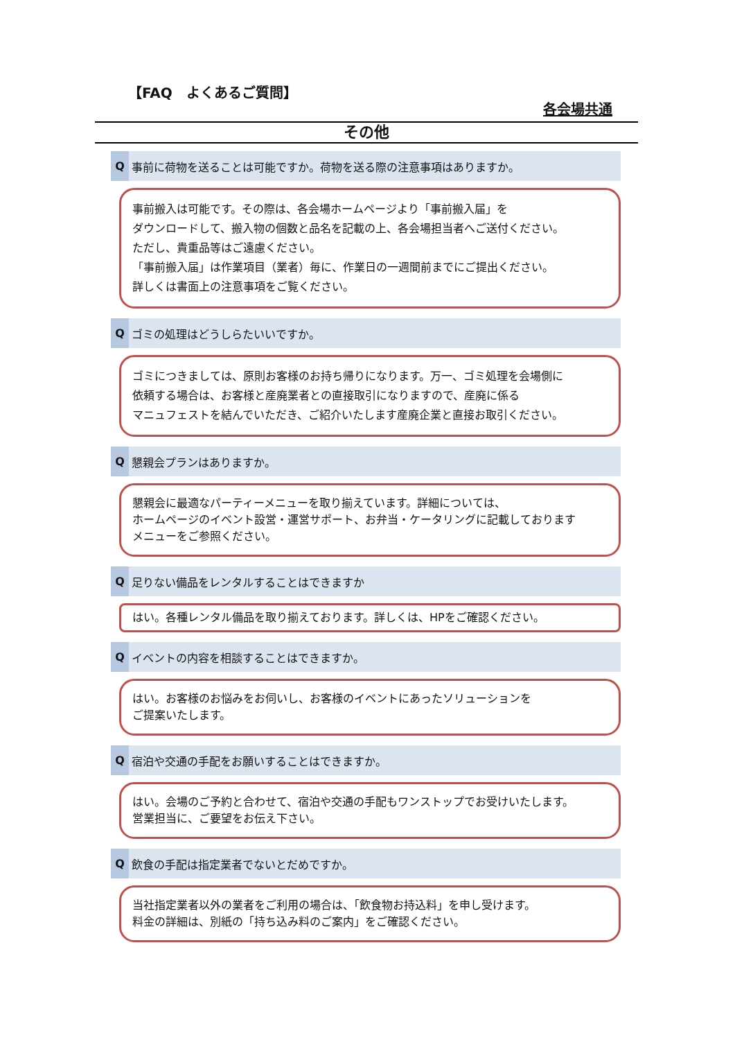【FAQ　よくあるご質問】
各会場共通
その他
Q事前に荷物を送ることは可能ですか。荷物を送る際の注意事項はありますか。
事前搬入は可能です。その際は、各会場ホームページより「事前搬入届」を
ダウンロードして、搬入物の個数と品名を記載の上、各会場担当者へご送付ください。
ただし、貴重品等はご遠慮ください。
「事前搬入届」は作業項目（業者）毎に、作業日の一週間前までにご提出ください。
詳しくは書面上の注意事項をご覧ください。
Qゴミの処理はどうしらたいいですか。
ゴミにつきましては、原則お客様のお持ち帰りになります。万一、ゴミ処理を会場側に
依頼する場合は、お客様と産廃業者との直接取引になりますので、産廃に係る
マニュフェストを結んでいただき、ご紹介いたします産廃企業と直接お取引ください。
Q懇親会プランはありますか。
懇親会に最適なパーティーメニューを取り揃えています。詳細については、
ホームページのイベント設営・運営サポート、お弁当・ケータリングに記載しております
メニューをご参照ください。
Q足りない備品をレンタルすることはできますか
はい。各種レンタル備品を取り揃えております。詳しくは、HPをご確認ください。
Qイベントの内容を相談することはできますか。
はい。お客様のお悩みをお伺いし、お客様のイベントにあったソリューションを
ご提案いたします。
Q宿泊や交通の手配をお願いすることはできますか。
はい。会場のご予約と合わせて、宿泊や交通の手配もワンストップでお受けいたします。
営業担当に、ご要望をお伝え下さい。
Q飲食の手配は指定業者でないとだめですか。
当社指定業者以外の業者をご利用の場合は、「飲食物お持込料」を申し受けます。
料金の詳細は、別紙の「持ち込み料のご案内」をご確認ください。